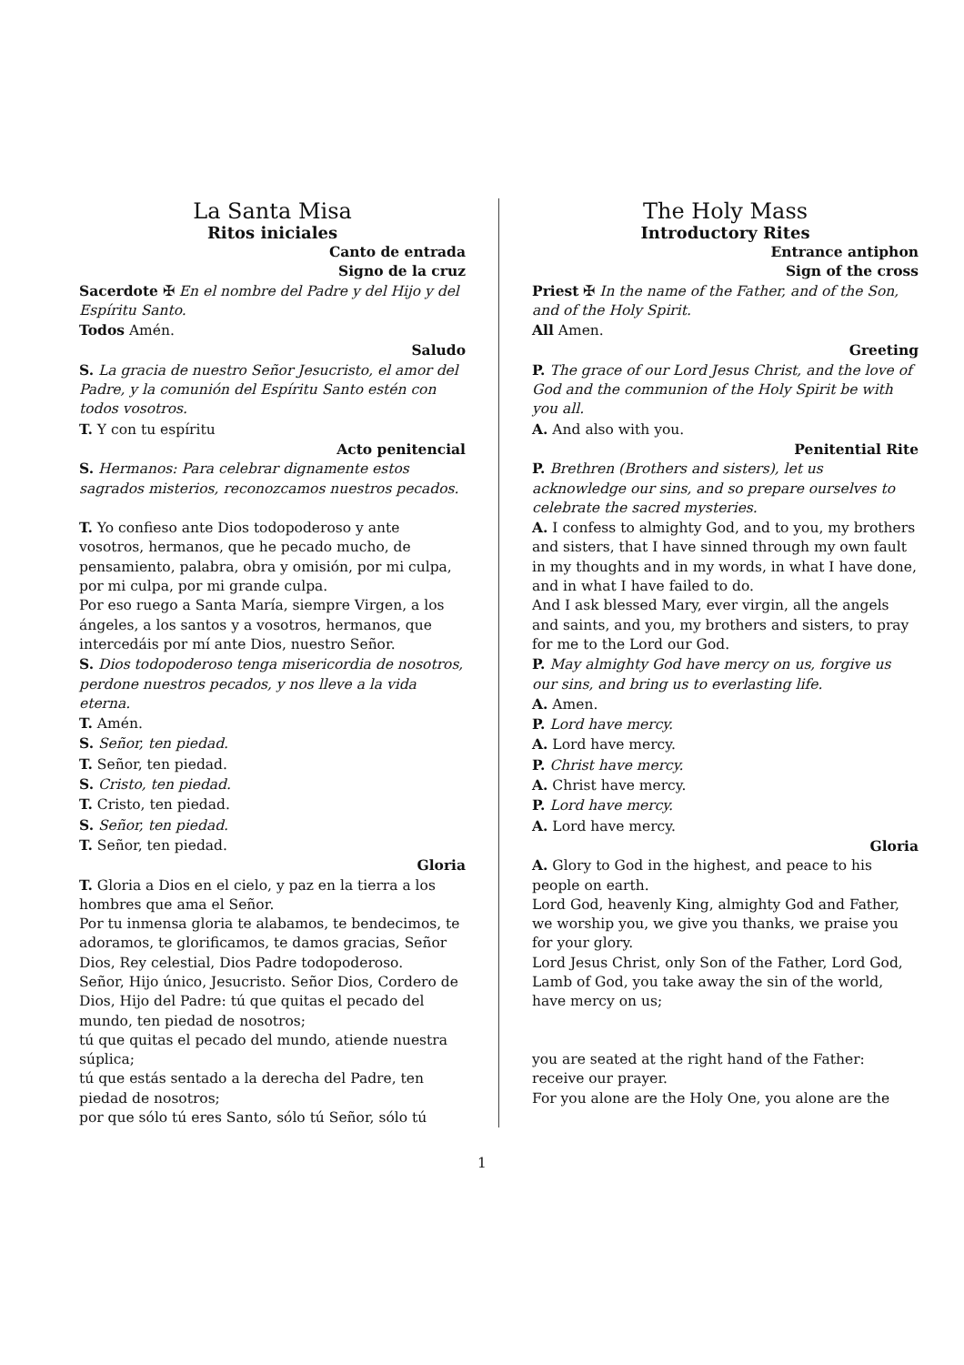La Santa Misa
Ritos iniciales
Canto de entrada
Signo de la cruz
Sacerdote ✠ En el nombre del Padre y del Hijo y del Espíritu Santo.
Todos Amén.
Saludo
S. La gracia de nuestro Señor Jesucristo, el amor del Padre, y la comunión del Espíritu Santo estén con todos vosotros.
T. Y con tu espíritu
Acto penitencial
S. Hermanos: Para celebrar dignamente estos sagrados misterios, reconozcamos nuestros pecados.
T. Yo confieso ante Dios todopoderoso y ante vosotros, hermanos, que he pecado mucho, de pensamiento, palabra, obra y omisión, por mi culpa, por mi culpa, por mi grande culpa.
Por eso ruego a Santa María, siempre Virgen, a los ángeles, a los santos y a vosotros, hermanos, que intercedáis por mí ante Dios, nuestro Señor.
S. Dios todopoderoso tenga misericordia de nosotros, perdone nuestros pecados, y nos lleve a la vida eterna.
T. Amén.
S. Señor, ten piedad.
T. Señor, ten piedad.
S. Cristo, ten piedad.
T. Cristo, ten piedad.
S. Señor, ten piedad.
T. Señor, ten piedad.
Gloria
T. Gloria a Dios en el cielo, y paz en la tierra a los hombres que ama el Señor.
Por tu inmensa gloria te alabamos, te bendecimos, te adoramos, te glorificamos, te damos gracias, Señor Dios, Rey celestial, Dios Padre todopoderoso.
Señor, Hijo único, Jesucristo. Señor Dios, Cordero de Dios, Hijo del Padre: tú que quitas el pecado del mundo, ten piedad de nosotros;
tú que quitas el pecado del mundo, atiende nuestra súplica;
tú que estás sentado a la derecha del Padre, ten piedad de nosotros;
por que sólo tú eres Santo, sólo tú Señor, sólo tú
The Holy Mass
Introductory Rites
Entrance antiphon
Sign of the cross
Priest ✠ In the name of the Father, and of the Son, and of the Holy Spirit.
All Amen.
Greeting
P. The grace of our Lord Jesus Christ, and the love of God and the communion of the Holy Spirit be with you all.
A. And also with you.
Penitential Rite
P. Brethren (Brothers and sisters), let us acknowledge our sins, and so prepare ourselves to celebrate the sacred mysteries.
A. I confess to almighty God, and to you, my brothers and sisters, that I have sinned through my own fault in my thoughts and in my words, in what I have done, and in what I have failed to do.
And I ask blessed Mary, ever virgin, all the angels and saints, and you, my brothers and sisters, to pray for me to the Lord our God.
P. May almighty God have mercy on us, forgive us our sins, and bring us to everlasting life.
A. Amen.
P. Lord have mercy.
A. Lord have mercy.
P. Christ have mercy.
A. Christ have mercy.
P. Lord have mercy.
A. Lord have mercy.
Gloria
A. Glory to God in the highest, and peace to his people on earth.
Lord God, heavenly King, almighty God and Father, we worship you, we give you thanks, we praise you for your glory.
Lord Jesus Christ, only Son of the Father, Lord God, Lamb of God, you take away the sin of the world, have mercy on us;
you are seated at the right hand of the Father: receive our prayer.
For you alone are the Holy One, you alone are the
1